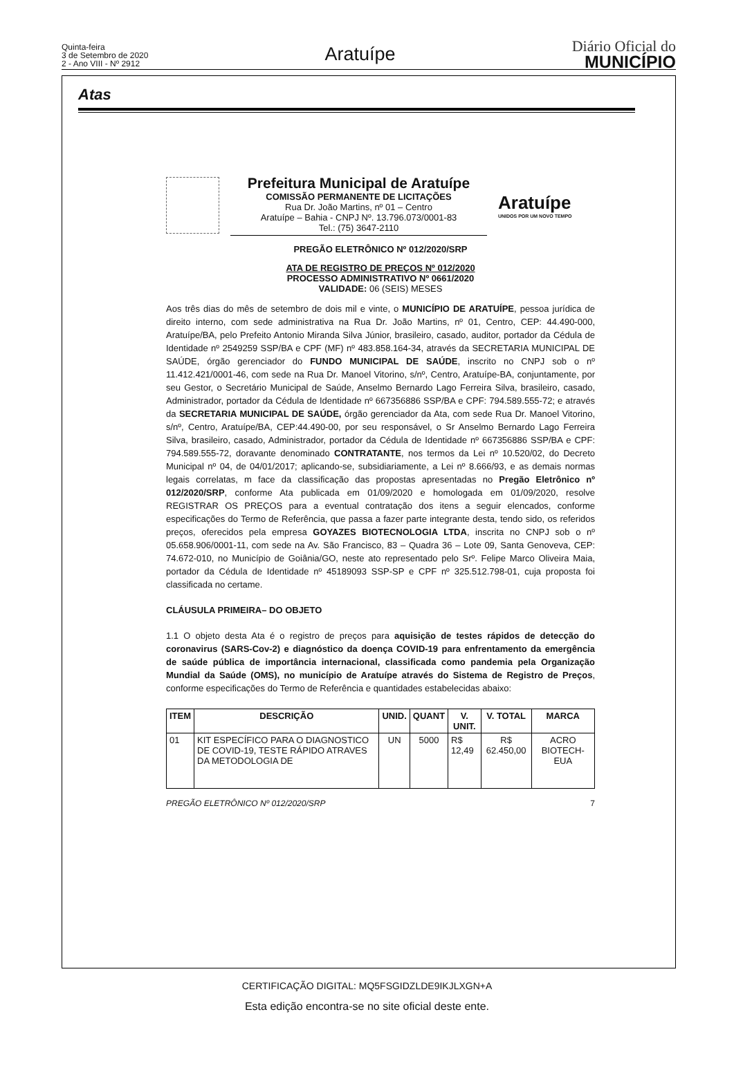Quinta-feira
3 de Setembro de 2020
2 - Ano VIII - Nº 2912
Aratuípe
Diário Oficial do
MUNICÍPIO
Atas
Prefeitura Municipal de Aratuípe
COMISSÃO PERMANENTE DE LICITAÇÕES
Rua Dr. João Martins, nº 01 – Centro
Aratuípe – Bahia - CNPJ Nº. 13.796.073/0001-83
Tel.: (75) 3647-2110
Aratuípe
UNIDOS POR UM NOVO TEMPO
PREGÃO ELETRÔNICO Nº 012/2020/SRP
ATA DE REGISTRO DE PREÇOS Nº 012/2020
PROCESSO ADMINISTRATIVO Nº 0661/2020
VALIDADE: 06 (SEIS) MESES
Aos três dias do mês de setembro de dois mil e vinte, o MUNICÍPIO DE ARATUÍPE, pessoa jurídica de direito interno, com sede administrativa na Rua Dr. João Martins, nº 01, Centro, CEP: 44.490-000, Aratuípe/BA, pelo Prefeito Antonio Miranda Silva Júnior, brasileiro, casado, auditor, portador da Cédula de Identidade nº 2549259 SSP/BA e CPF (MF) nº 483.858.164-34, através da SECRETARIA MUNICIPAL DE SAÚDE, órgão gerenciador do FUNDO MUNICIPAL DE SAÚDE, inscrito no CNPJ sob o nº 11.412.421/0001-46, com sede na Rua Dr. Manoel Vitorino, s/nº, Centro, Aratuípe-BA, conjuntamente, por seu Gestor, o Secretário Municipal de Saúde, Anselmo Bernardo Lago Ferreira Silva, brasileiro, casado, Administrador, portador da Cédula de Identidade nº 667356886 SSP/BA e CPF: 794.589.555-72; e através da SECRETARIA MUNICIPAL DE SAÚDE, órgão gerenciador da Ata, com sede Rua Dr. Manoel Vitorino, s/nº, Centro, Aratuípe/BA, CEP:44.490-00, por seu responsável, o Sr Anselmo Bernardo Lago Ferreira Silva, brasileiro, casado, Administrador, portador da Cédula de Identidade nº 667356886 SSP/BA e CPF: 794.589.555-72, doravante denominado CONTRATANTE, nos termos da Lei nº 10.520/02, do Decreto Municipal nº 04, de 04/01/2017; aplicando-se, subsidiariamente, a Lei nº 8.666/93, e as demais normas legais correlatas, m face da classificação das propostas apresentadas no Pregão Eletrônico nº 012/2020/SRP, conforme Ata publicada em 01/09/2020 e homologada em 01/09/2020, resolve REGISTRAR OS PREÇOS para a eventual contratação dos itens a seguir elencados, conforme especificações do Termo de Referência, que passa a fazer parte integrante desta, tendo sido, os referidos preços, oferecidos pela empresa GOYAZES BIOTECNOLOGIA LTDA, inscrita no CNPJ sob o nº 05.658.906/0001-11, com sede na Av. São Francisco, 83 – Quadra 36 – Lote 09, Santa Genoveva, CEP: 74.672-010, no Município de Goiânia/GO, neste ato representado pelo Srº. Felipe Marco Oliveira Maia, portador da Cédula de Identidade nº 45189093 SSP-SP e CPF nº 325.512.798-01, cuja proposta foi classificada no certame.
CLÁUSULA PRIMEIRA– DO OBJETO
1.1 O objeto desta Ata é o registro de preços para aquisição de testes rápidos de detecção do coronavirus (SARS-Cov-2) e diagnóstico da doença COVID-19 para enfrentamento da emergência de saúde pública de importância internacional, classificada como pandemia pela Organização Mundial da Saúde (OMS), no município de Aratuípe através do Sistema de Registro de Preços, conforme especificações do Termo de Referência e quantidades estabelecidas abaixo:
| ITEM | DESCRIÇÃO | UNID. | QUANT | V. UNIT. | V. TOTAL | MARCA |
| --- | --- | --- | --- | --- | --- | --- |
| 01 | KIT ESPECÍFICO PARA O DIAGNOSTICO DE COVID-19, TESTE RÁPIDO ATRAVES DA METODOLOGIA DE | UN | 5000 | R$ 12,49 | R$ 62.450,00 | ACRO BIOTECH-EUA |
PREGÃO ELETRÔNICO Nº 012/2020/SRP 7
CERTIFICAÇÃO DIGITAL: MQ5FSGIDZLDE9IKJLXGN+A
Esta edição encontra-se no site oficial deste ente.